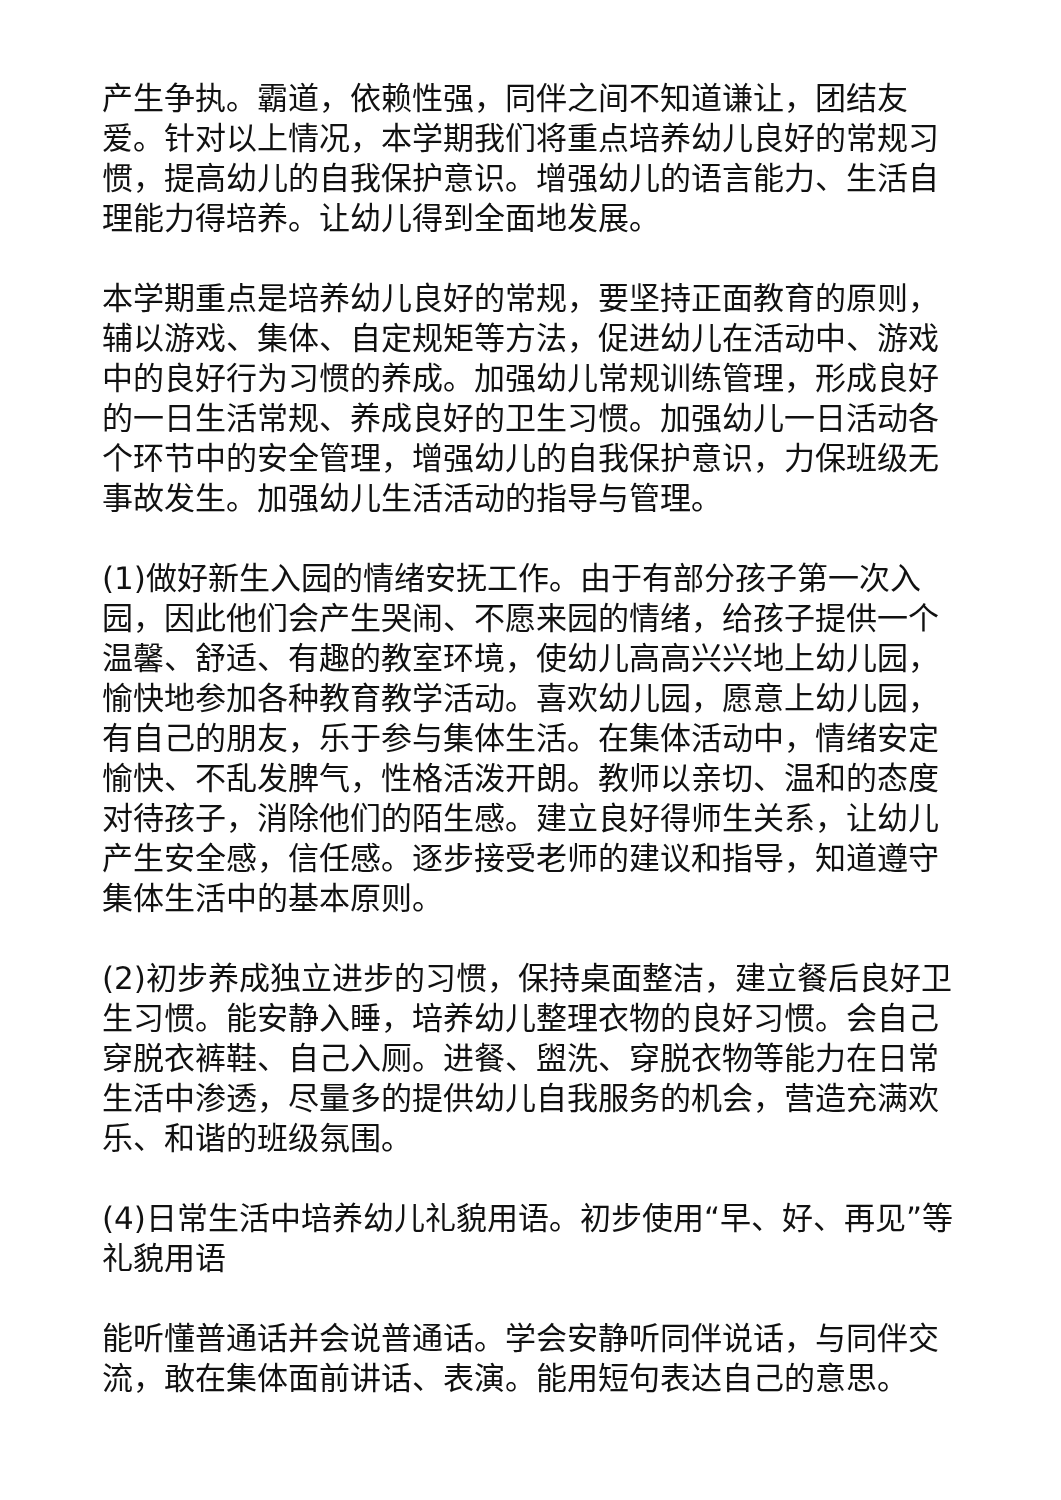产生争执。霸道，依赖性强，同伴之间不知道谦让，团结友爱。针对以上情况，本学期我们将重点培养幼儿良好的常规习惯，提高幼儿的自我保护意识。增强幼儿的语言能力、生活自理能力得培养。让幼儿得到全面地发展。
本学期重点是培养幼儿良好的常规，要坚持正面教育的原则，辅以游戏、集体、自定规矩等方法，促进幼儿在活动中、游戏中的良好行为习惯的养成。加强幼儿常规训练管理，形成良好的一日生活常规、养成良好的卫生习惯。加强幼儿一日活动各个环节中的安全管理，增强幼儿的自我保护意识，力保班级无事故发生。加强幼儿生活活动的指导与管理。
(1)做好新生入园的情绪安抚工作。由于有部分孩子第一次入园，因此他们会产生哭闹、不愿来园的情绪，给孩子提供一个温馨、舒适、有趣的教室环境，使幼儿高高兴兴地上幼儿园，愉快地参加各种教育教学活动。喜欢幼儿园，愿意上幼儿园，有自己的朋友，乐于参与集体生活。在集体活动中，情绪安定愉快、不乱发脾气，性格活泼开朗。教师以亲切、温和的态度对待孩子，消除他们的陌生感。建立良好得师生关系，让幼儿产生安全感，信任感。逐步接受老师的建议和指导，知道遵守集体生活中的基本原则。
(2)初步养成独立进步的习惯，保持桌面整洁，建立餐后良好卫生习惯。能安静入睡，培养幼儿整理衣物的良好习惯。会自己穿脱衣裤鞋、自己入厕。进餐、盥洗、穿脱衣物等能力在日常生活中渗透，尽量多的提供幼儿自我服务的机会，营造充满欢乐、和谐的班级氛围。
(4)日常生活中培养幼儿礼貌用语。初步使用“早、好、再见”等礼貌用语
能听懂普通话并会说普通话。学会安静听同伴说话，与同伴交流，敢在集体面前讲话、表演。能用短句表达自己的意思。